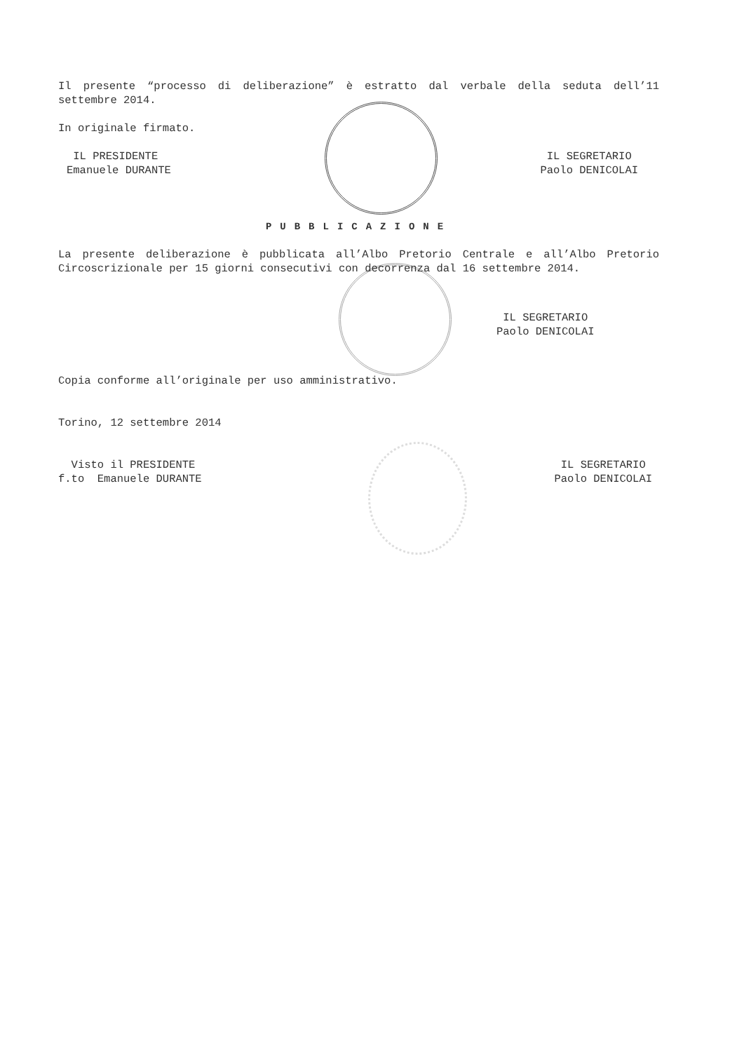Il presente “processo di deliberazione” è estratto dal verbale della seduta dell’11 settembre 2014.
In originale firmato.
IL PRESIDENTE
Emanuele DURANTE
IL SEGRETARIO
Paolo DENICOLAI
PUBBLICAZIONE
La presente deliberazione è pubblicata all’Albo Pretorio Centrale e all’Albo Pretorio Circoscrizionale per 15 giorni consecutivi con decorrenza dal 16 settembre 2014.
IL SEGRETARIO
Paolo DENICOLAI
Copia conforme all’originale per uso amministrativo.
Torino, 12 settembre 2014
Visto il PRESIDENTE
f.to Emanuele DURANTE
IL SEGRETARIO
Paolo DENICOLAI